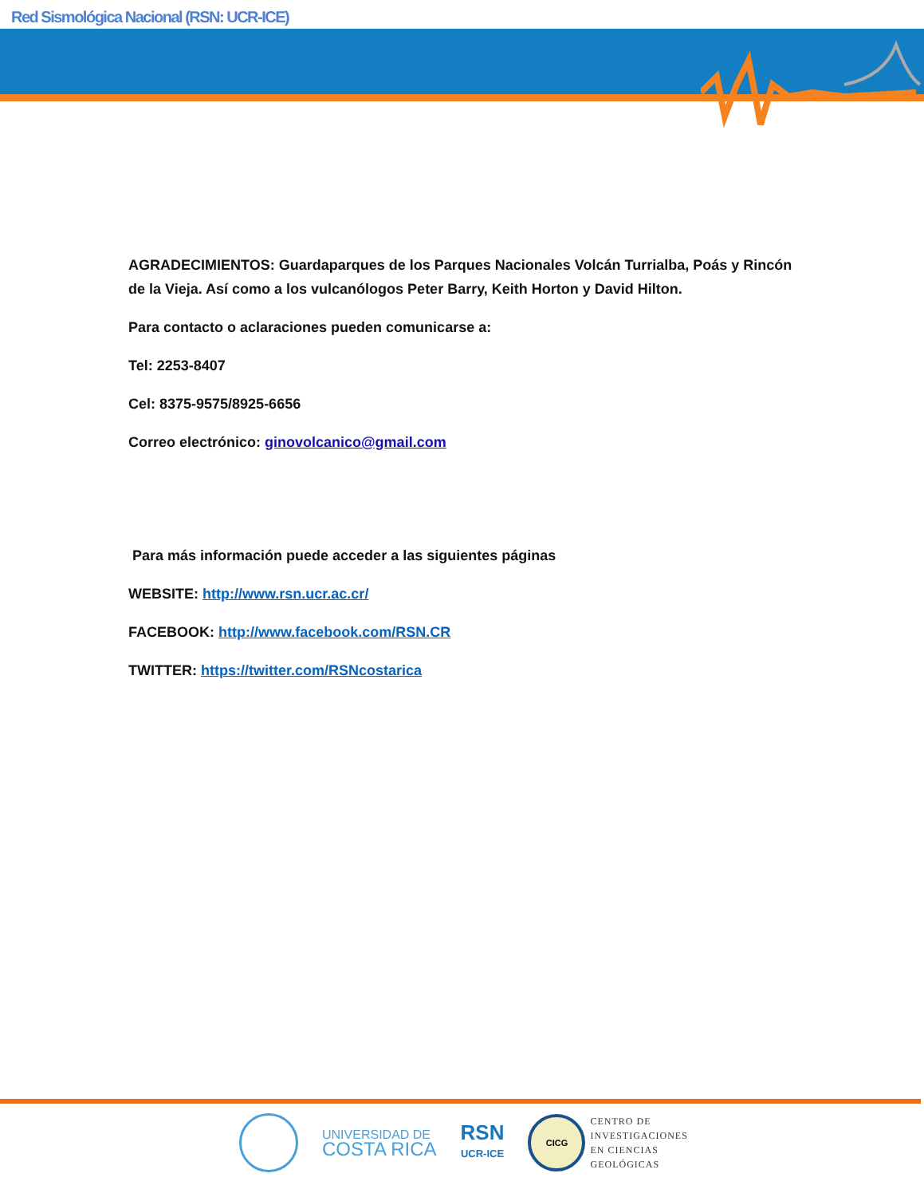Red Sismológica Nacional (RSN: UCR-ICE)
AGRADECIMIENTOS: Guardaparques de los Parques Nacionales Volcán Turrialba, Poás y Rincón de la Vieja. Así como a los vulcanólogos Peter Barry, Keith Horton y David Hilton.
Para contacto o aclaraciones pueden comunicarse a:
Tel: 2253-8407
Cel: 8375-9575/8925-6656
Correo electrónico: ginovolcanico@gmail.com
Para más información puede acceder a las siguientes páginas
WEBSITE: http://www.rsn.ucr.ac.cr/
FACEBOOK: http://www.facebook.com/RSN.CR
TWITTER: https://twitter.com/RSNcostarica
UNIVERSIDAD DE
COSTA RICA
RSN
UCR-ICE
CICG
CENTRO DE
INVESTIGACIONES
EN CIENCIAS
GEOLÓGICAS